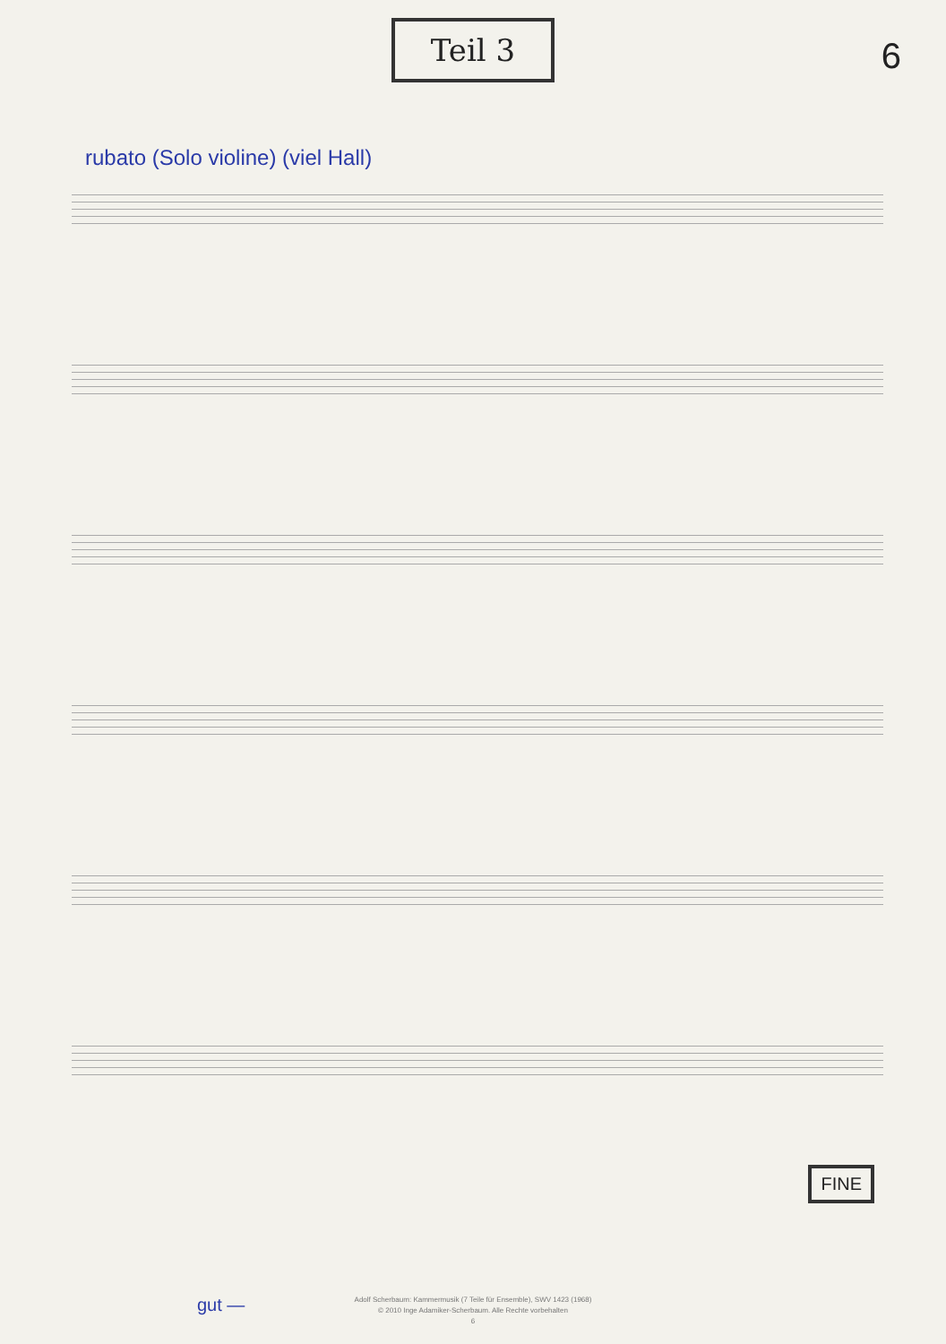Teil 3
6
rubato (Solo violine) (viel Hall)
FINE
gut —
Adolf Scherbaum: Kammermusik (7 Teile für Ensemble), SWV 1423 (1968)
© 2010 Inge Adamiker-Scherbaum. Alle Rechte vorbehalten
6